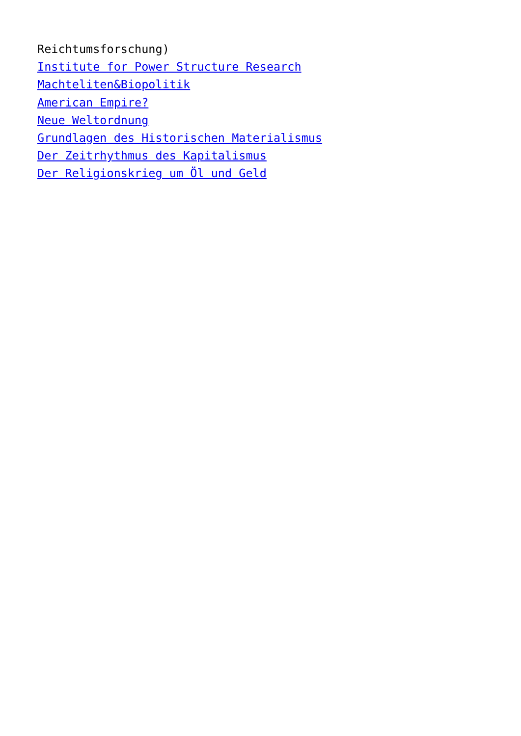Reichtumsforschung)
Institute for Power Structure Research
Machteliten&Biopolitik
American Empire?
Neue Weltordnung
Grundlagen des Historischen Materialismus
Der Zeitrhythmus des Kapitalismus
Der Religionskrieg um Öl und Geld